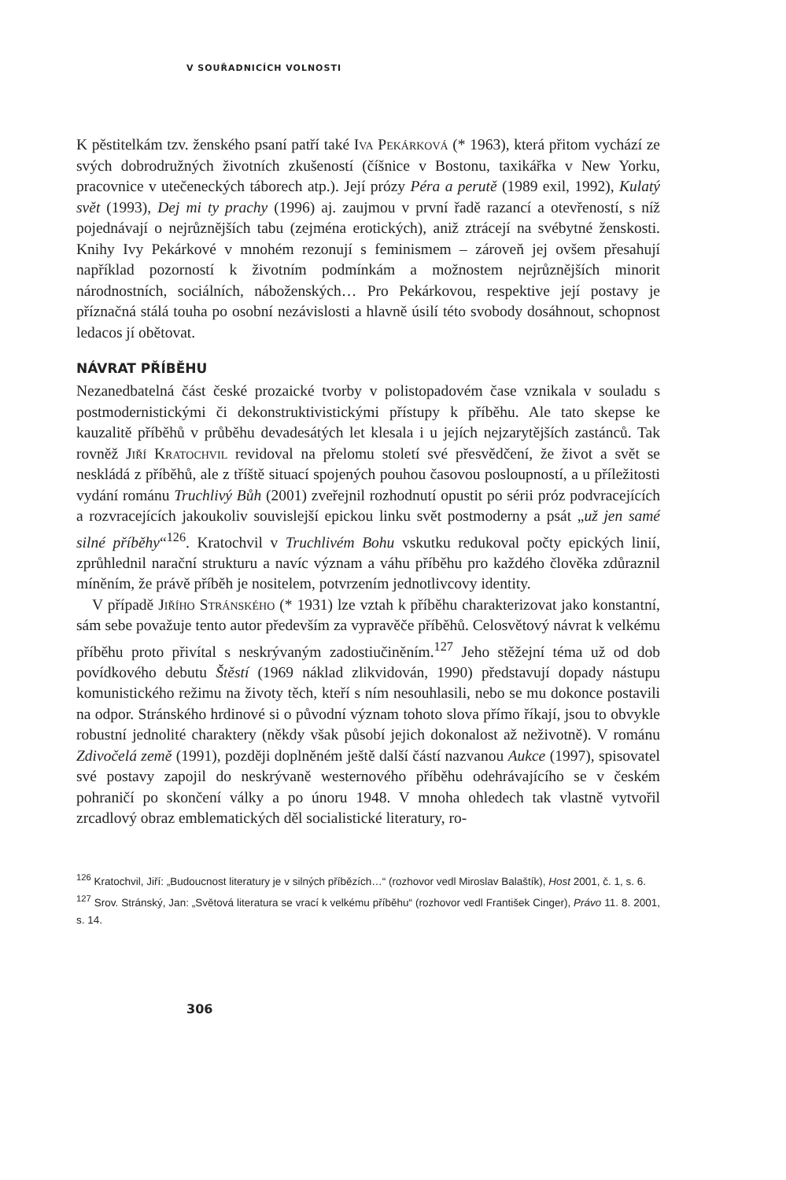V SOUŘADNICÍCH VOLNOSTI
K pěstitelkám tzv. ženského psaní patří také Iva Pekárková (* 1963), která přitom vychází ze svých dobrodružných životních zkušeností (číšnice v Bostonu, taxikářka v New Yorku, pracovnice v utečeneckých táborech atp.). Její prózy Péra a perutě (1989 exil, 1992), Kulatý svět (1993), Dej mi ty prachy (1996) aj. zaujmou v první řadě razancí a otevřeností, s níž pojednávají o nejrůznějších tabu (zejména erotických), aniž ztrácejí na svébytné ženskosti. Knihy Ivy Pekárkové v mnohém rezonují s feminismem – zároveň jej ovšem přesahují například pozorností k životním podmínkám a možnostem nejrůznějších minorit národnostních, sociálních, náboženských… Pro Pekárkovou, respektive její postavy je příznačná stálá touha po osobní nezávislosti a hlavně úsilí této svobody dosáhnout, schopnost ledacos jí obětovat.
NÁVRAT PŘÍBĚHU
Nezanedbatelná část české prozaické tvorby v polistopadovém čase vznikala v souladu s postmodernistickými či dekonstruktivistickými přístupy k příběhu. Ale tato skepse ke kauzalitě příběhů v průběhu devadesátých let klesala i u jejích nejzarytějších zastánců. Tak rovněž Jiří Kratochvil revidoval na přelomu století své přesvědčení, že život a svět se neskládá z příběhů, ale z tříště situací spojených pouhou časovou posloupností, a u příležitosti vydání románu Truchlivý Bůh (2001) zveřejnil rozhodnutí opustit po sérii próz podvracejících a rozvracejících jakoukoliv souvislejší epickou linku svět postmoderny a psát „už jen samé silné příběhy“<sup>126</sup>. Kratochvil v Truchlivém Bohu vskutku redukoval počty epických linií, zprůhlednil narační strukturu a navíc význam a váhu příběhu pro každého člověka zdůraznil míněním, že právě příběh je nositelem, potvrzením jednotlivcovy identity.
V případě Jiřího Stránského (* 1931) lze vztah k příběhu charakterizovat jako konstantní, sám sebe považuje tento autor především za vypravěče příběhů. Celosvětový návrat k velkému příběhu proto přivítal s neskrývaným zadostiučiněním.<sup>127</sup> Jeho stěžejní téma už od dob povídkového debutu Štěstí (1969 náklad zlikvidován, 1990) představují dopady nástupu komunistického režimu na životy těch, kteří s ním nesouhlasili, nebo se mu dokonce postavili na odpor. Stránského hrdinové si o původní význam tohoto slova přímo říkají, jsou to obvykle robustní jednolité charaktery (někdy však působí jejich dokonalost až neživotně). V románu Zdivočelá země (1991), později doplněném ještě další částí nazvanou Aukce (1997), spisovatel své postavy zapojil do neskrývaně westernového příběhu odehrávajícího se v českém pohraničí po skončení války a po únoru 1948. V mnoha ohledech tak vlastně vytvořil zrcadlový obraz emblematických děl socialistické literatury, ro-
<sup>126</sup> Kratochvil, Jiří: „Budoucnost literatury je v silných příbězích…“ (rozhovor vedl Miroslav Balaštík), Host 2001, č. 1, s. 6.
<sup>127</sup> Srov. Stránský, Jan: „Světová literatura se vrací k velkému příběhu“ (rozhovor vedl František Cinger), Právo 11. 8. 2001, s. 14.
306